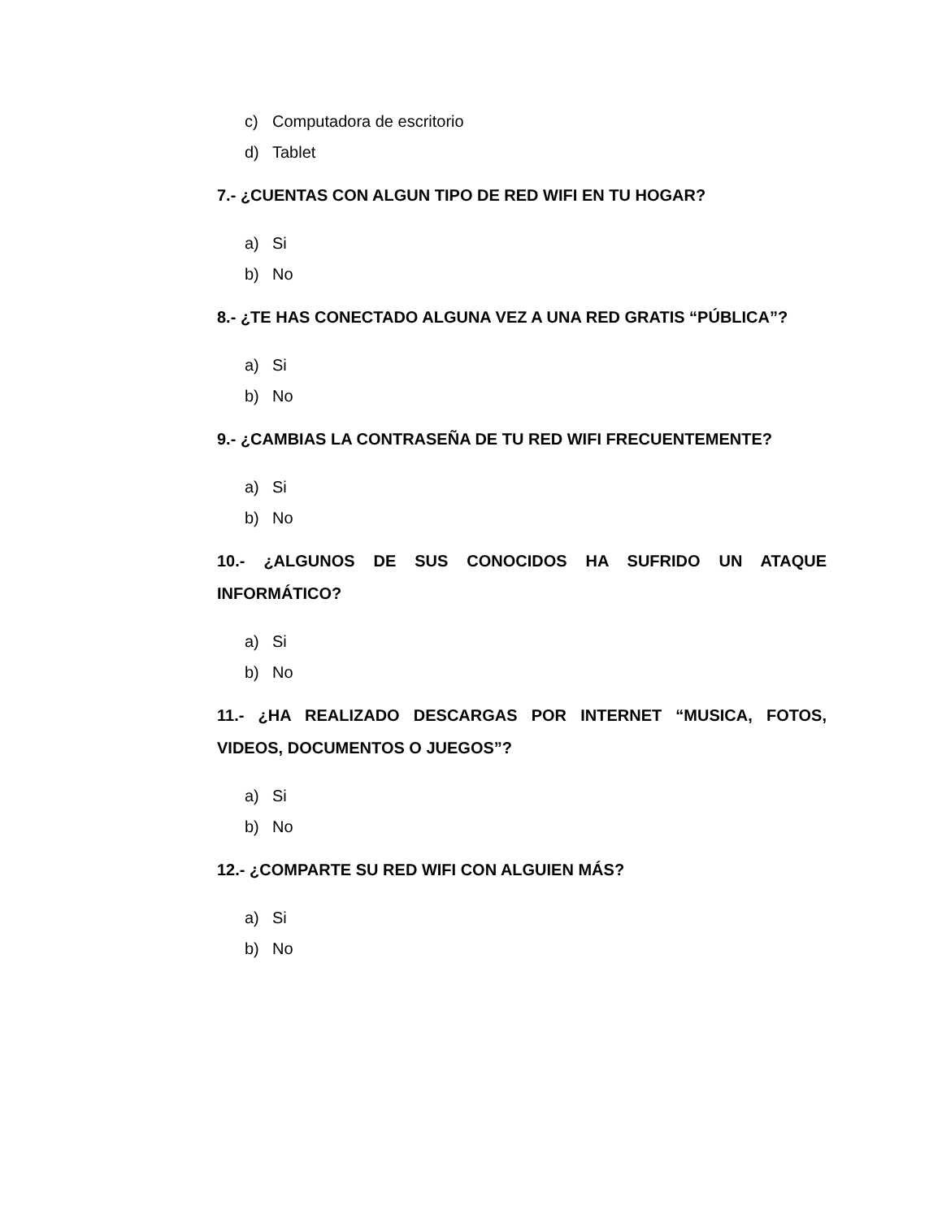c) Computadora de escritorio
d) Tablet
7.- ¿CUENTAS CON ALGUN TIPO DE RED WIFI EN TU HOGAR?
a) Si
b) No
8.- ¿TE HAS CONECTADO ALGUNA VEZ A UNA RED GRATIS “PÚBLICA”?
a) Si
b) No
9.- ¿CAMBIAS LA CONTRASEÑA DE TU RED WIFI FRECUENTEMENTE?
a) Si
b) No
10.- ¿ALGUNOS DE SUS CONOCIDOS HA SUFRIDO UN ATAQUE INFORMÁTICO?
a) Si
b) No
11.- ¿HA REALIZADO DESCARGAS POR INTERNET “MUSICA, FOTOS, VIDEOS, DOCUMENTOS O JUEGOS”?
a) Si
b) No
12.- ¿COMPARTE SU RED WIFI CON ALGUIEN MÁS?
a) Si
b) No